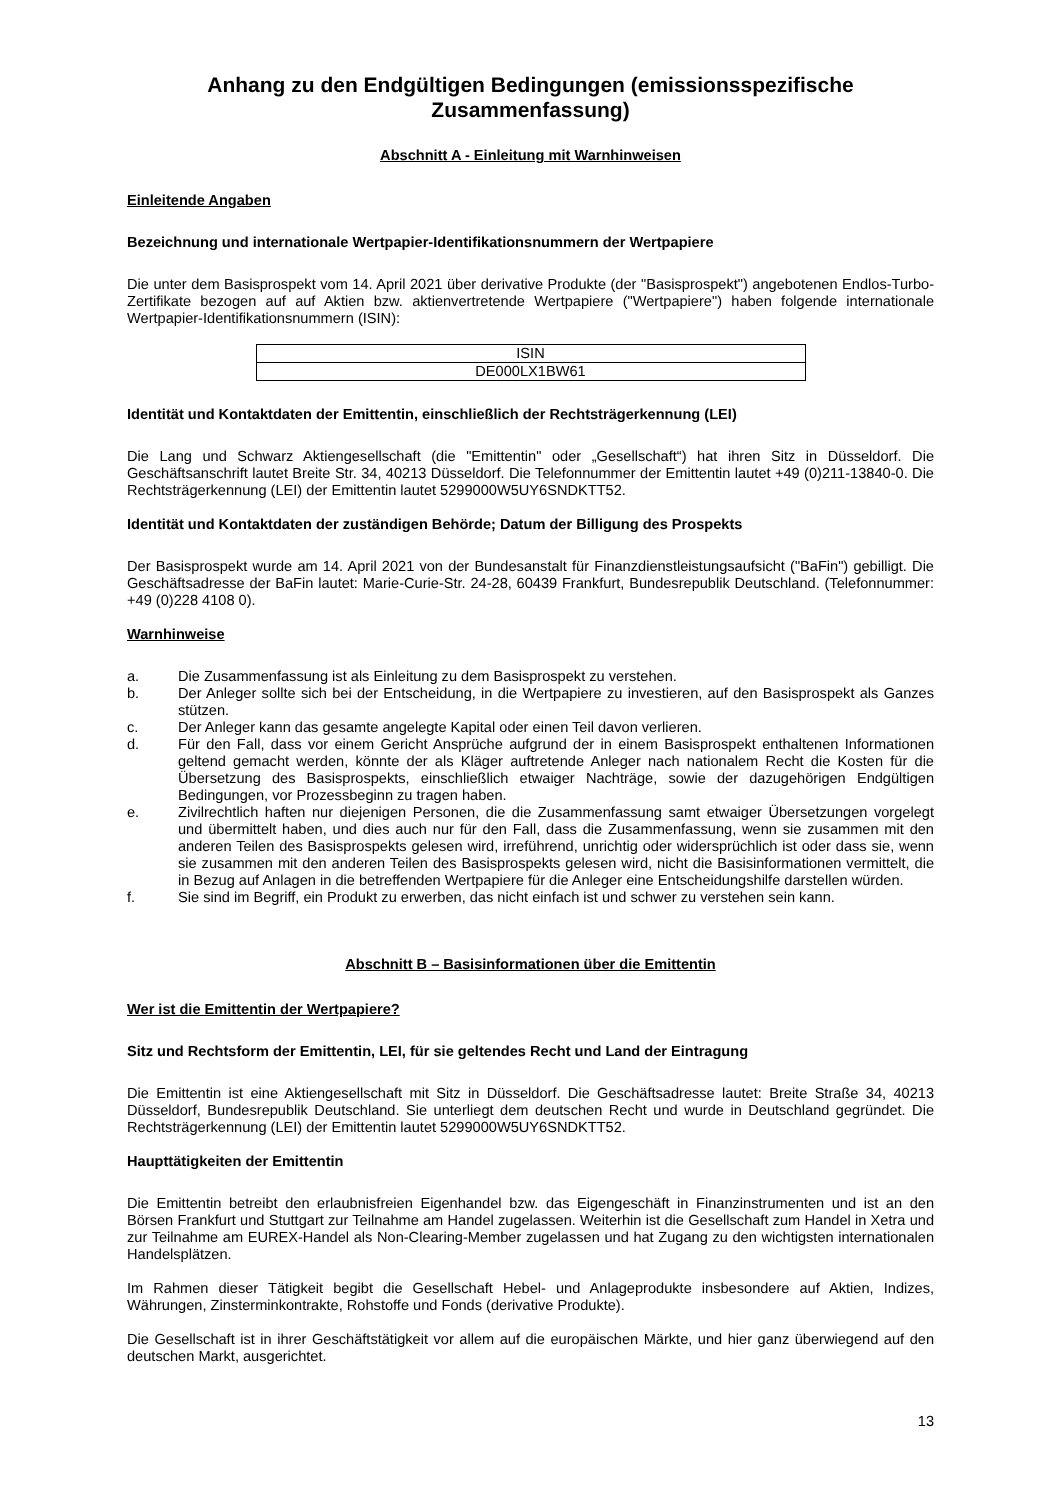Anhang zu den Endgültigen Bedingungen (emissionsspezifische Zusammenfassung)
Abschnitt A - Einleitung mit Warnhinweisen
Einleitende Angaben
Bezeichnung und internationale Wertpapier-Identifikationsnummern der Wertpapiere
Die unter dem Basisprospekt vom 14. April 2021 über derivative Produkte (der "Basisprospekt") angebotenen Endlos-Turbo-Zertifikate bezogen auf auf Aktien bzw. aktienvertretende Wertpapiere ("Wertpapiere") haben folgende internationale Wertpapier-Identifikationsnummern (ISIN):
| ISIN |
| DE000LX1BW61 |
Identität und Kontaktdaten der Emittentin, einschließlich der Rechtsträgerkennung (LEI)
Die Lang und Schwarz Aktiengesellschaft (die "Emittentin" oder „Gesellschaft“) hat ihren Sitz in Düsseldorf. Die Geschäftsanschrift lautet Breite Str. 34, 40213 Düsseldorf. Die Telefonnummer der Emittentin lautet +49 (0)211-13840-0. Die Rechtsträgerkennung (LEI) der Emittentin lautet 5299000W5UY6SNDKTT52.
Identität und Kontaktdaten der zuständigen Behörde; Datum der Billigung des Prospekts
Der Basisprospekt wurde am 14. April 2021 von der Bundesanstalt für Finanzdienstleistungsaufsicht ("BaFin") gebilligt. Die Geschäftsadresse der BaFin lautet: Marie-Curie-Str. 24-28, 60439 Frankfurt, Bundesrepublik Deutschland. (Telefonnummer: +49 (0)228 4108 0).
Warnhinweise
a. Die Zusammenfassung ist als Einleitung zu dem Basisprospekt zu verstehen.
b. Der Anleger sollte sich bei der Entscheidung, in die Wertpapiere zu investieren, auf den Basisprospekt als Ganzes stützen.
c. Der Anleger kann das gesamte angelegte Kapital oder einen Teil davon verlieren.
d. Für den Fall, dass vor einem Gericht Ansprüche aufgrund der in einem Basisprospekt enthaltenen Informationen geltend gemacht werden, könnte der als Kläger auftretende Anleger nach nationalem Recht die Kosten für die Übersetzung des Basisprospekts, einschließlich etwaiger Nachträge, sowie der dazugehörigen Endgültigen Bedingungen, vor Prozessbeginn zu tragen haben.
e. Zivilrechtlich haften nur diejenigen Personen, die die Zusammenfassung samt etwaiger Übersetzungen vorgelegt und übermittelt haben, und dies auch nur für den Fall, dass die Zusammenfassung, wenn sie zusammen mit den anderen Teilen des Basisprospekts gelesen wird, irreführend, unrichtig oder widersprüchlich ist oder dass sie, wenn sie zusammen mit den anderen Teilen des Basisprospekts gelesen wird, nicht die Basisinformationen vermittelt, die in Bezug auf Anlagen in die betreffenden Wertpapiere für die Anleger eine Entscheidungshilfe darstellen würden.
f. Sie sind im Begriff, ein Produkt zu erwerben, das nicht einfach ist und schwer zu verstehen sein kann.
Abschnitt B – Basisinformationen über die Emittentin
Wer ist die Emittentin der Wertpapiere?
Sitz und Rechtsform der Emittentin, LEI, für sie geltendes Recht und Land der Eintragung
Die Emittentin ist eine Aktiengesellschaft mit Sitz in Düsseldorf. Die Geschäftsadresse lautet: Breite Straße 34, 40213 Düsseldorf, Bundesrepublik Deutschland. Sie unterliegt dem deutschen Recht und wurde in Deutschland gegründet. Die Rechtsträgerkennung (LEI) der Emittentin lautet 5299000W5UY6SNDKTT52.
Haupttätigkeiten der Emittentin
Die Emittentin betreibt den erlaubnisfreien Eigenhandel bzw. das Eigengeschäft in Finanzinstrumenten und ist an den Börsen Frankfurt und Stuttgart zur Teilnahme am Handel zugelassen. Weiterhin ist die Gesellschaft zum Handel in Xetra und zur Teilnahme am EUREX-Handel als Non-Clearing-Member zugelassen und hat Zugang zu den wichtigsten internationalen Handelsplätzen.
Im Rahmen dieser Tätigkeit begibt die Gesellschaft Hebel- und Anlageprodukte insbesondere auf Aktien, Indizes, Währungen, Zinsterminkontrakte, Rohstoffe und Fonds (derivative Produkte).
Die Gesellschaft ist in ihrer Geschäftstätigkeit vor allem auf die europäischen Märkte, und hier ganz überwiegend auf den deutschen Markt, ausgerichtet.
13